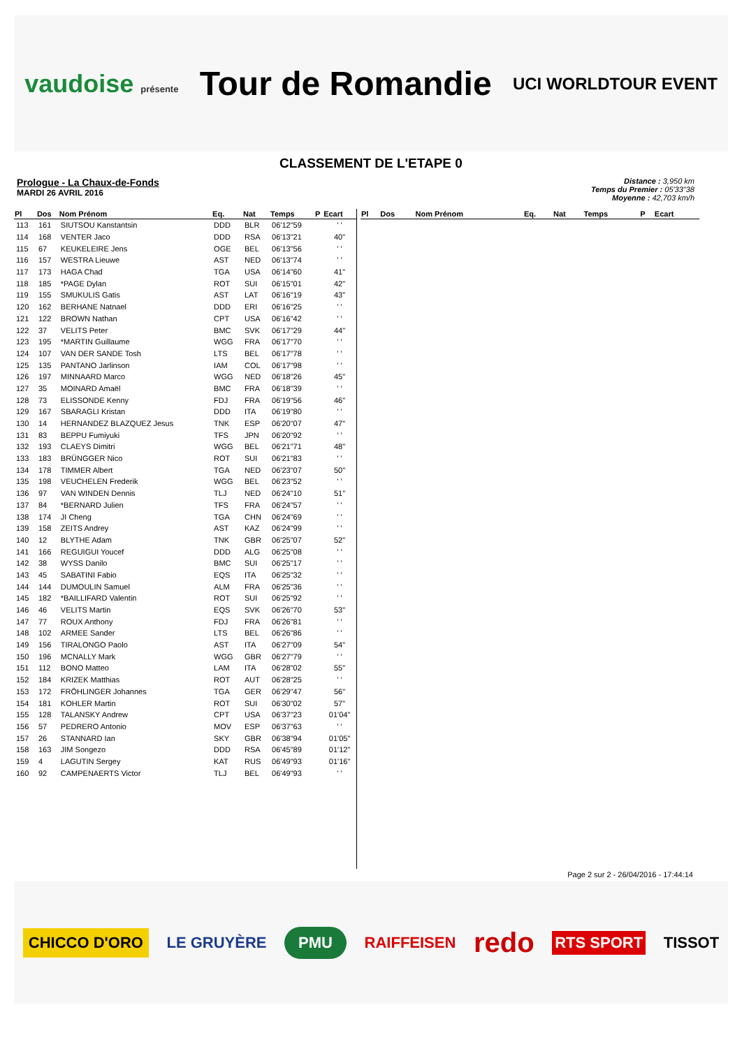vaudoise présente Tour de Romandie UCI WORLDTOUR EVENT
CLASSEMENT DE L'ETAPE 0
Prologue - La Chaux-de-Fonds
MARDI 26 AVRIL 2016
Distance : 3,950 km
Temps du Premier : 05'33"38
Moyenne : 42,703 km/h
| Pl | Dos | Nom Prénom | Eq. | Nat | Temps | P | Ecart |
| --- | --- | --- | --- | --- | --- | --- | --- |
| 113 | 161 | SIUTSOU Kanstantsin | DDD | BLR | 06'12"59 | | ' ' |
| 114 | 168 | VENTER Jaco | DDD | RSA | 06'13"21 | | 40" |
| 115 | 67 | KEUKELEIRE Jens | OGE | BEL | 06'13"56 | | ' ' |
| 116 | 157 | WESTRA Lieuwe | AST | NED | 06'13"74 | | ' ' |
| 117 | 173 | HAGA Chad | TGA | USA | 06'14"60 | | 41" |
| 118 | 185 | *PAGE Dylan | ROT | SUI | 06'15"01 | | 42" |
| 119 | 155 | SMUKULIS Gatis | AST | LAT | 06'16"19 | | 43" |
| 120 | 162 | BERHANE Natnael | DDD | ERI | 06'16"25 | | ' ' |
| 121 | 122 | BROWN Nathan | CPT | USA | 06'16"42 | | ' ' |
| 122 | 37 | VELITS Peter | BMC | SVK | 06'17"29 | | 44" |
| 123 | 195 | *MARTIN Guillaume | WGG | FRA | 06'17"70 | | ' ' |
| 124 | 107 | VAN DER SANDE Tosh | LTS | BEL | 06'17"78 | | ' ' |
| 125 | 135 | PANTANO Jarlinson | IAM | COL | 06'17"98 | | ' ' |
| 126 | 197 | MINNAARD Marco | WGG | NED | 06'18"26 | | 45" |
| 127 | 35 | MOINARD Amaël | BMC | FRA | 06'18"39 | | ' ' |
| 128 | 73 | ELISSONDE Kenny | FDJ | FRA | 06'19"56 | | 46" |
| 129 | 167 | SBARAGLI Kristan | DDD | ITA | 06'19"80 | | ' ' |
| 130 | 14 | HERNANDEZ BLAZQUEZ Jesus | TNK | ESP | 06'20"07 | | 47" |
| 131 | 83 | BEPPU Fumiyuki | TFS | JPN | 06'20"92 | | ' ' |
| 132 | 193 | CLAEYS Dimitri | WGG | BEL | 06'21"71 | | 48" |
| 133 | 183 | BRÜNGGER Nico | ROT | SUI | 06'21"83 | | ' ' |
| 134 | 178 | TIMMER Albert | TGA | NED | 06'23"07 | | 50" |
| 135 | 198 | VEUCHELEN Frederik | WGG | BEL | 06'23"52 | | ' ' |
| 136 | 97 | VAN WINDEN Dennis | TLJ | NED | 06'24"10 | | 51" |
| 137 | 84 | *BERNARD Julien | TFS | FRA | 06'24"57 | | ' ' |
| 138 | 174 | JI Cheng | TGA | CHN | 06'24"69 | | ' ' |
| 139 | 158 | ZEITS Andrey | AST | KAZ | 06'24"99 | | ' ' |
| 140 | 12 | BLYTHE Adam | TNK | GBR | 06'25"07 | | 52" |
| 141 | 166 | REGUIGUI Youcef | DDD | ALG | 06'25"08 | | ' ' |
| 142 | 38 | WYSS Danilo | BMC | SUI | 06'25"17 | | ' ' |
| 143 | 45 | SABATINI Fabio | EQS | ITA | 06'25"32 | | ' ' |
| 144 | 144 | DUMOULIN Samuel | ALM | FRA | 06'25"36 | | ' ' |
| 145 | 182 | *BAILLIFARD Valentin | ROT | SUI | 06'25"92 | | ' ' |
| 146 | 46 | VELITS Martin | EQS | SVK | 06'26"70 | | 53" |
| 147 | 77 | ROUX Anthony | FDJ | FRA | 06'26"81 | | ' ' |
| 148 | 102 | ARMEE Sander | LTS | BEL | 06'26"86 | | ' ' |
| 149 | 156 | TIRALONGO Paolo | AST | ITA | 06'27"09 | | 54" |
| 150 | 196 | MCNALLY Mark | WGG | GBR | 06'27"79 | | ' ' |
| 151 | 112 | BONO Matteo | LAM | ITA | 06'28"02 | | 55" |
| 152 | 184 | KRIZEK Matthias | ROT | AUT | 06'28"25 | | ' ' |
| 153 | 172 | FRÖHLINGER Johannes | TGA | GER | 06'29"47 | | 56" |
| 154 | 181 | KOHLER Martin | ROT | SUI | 06'30"02 | | 57" |
| 155 | 128 | TALANSKY Andrew | CPT | USA | 06'37"23 | | 01'04" |
| 156 | 57 | PEDRERO Antonio | MOV | ESP | 06'37"63 | | ' ' |
| 157 | 26 | STANNARD Ian | SKY | GBR | 06'38"94 | | 01'05" |
| 158 | 163 | JIM Songezo | DDD | RSA | 06'45"89 | | 01'12" |
| 159 | 4 | LAGUTIN Sergey | KAT | RUS | 06'49"93 | | 01'16" |
| 160 | 92 | CAMPENAERTS Victor | TLJ | BEL | 06'49"93 | | ' ' |
| Pl | Dos | Nom Prénom | Eq. | Nat | Temps | P | Ecart |
| --- | --- | --- | --- | --- | --- | --- | --- |
Page 2 sur 2 - 26/04/2016 - 17:44:14
CHICCO D'ORO LE GRUYÈRE PMU RAIFFEISEN redo RTS SPORT TISSOT